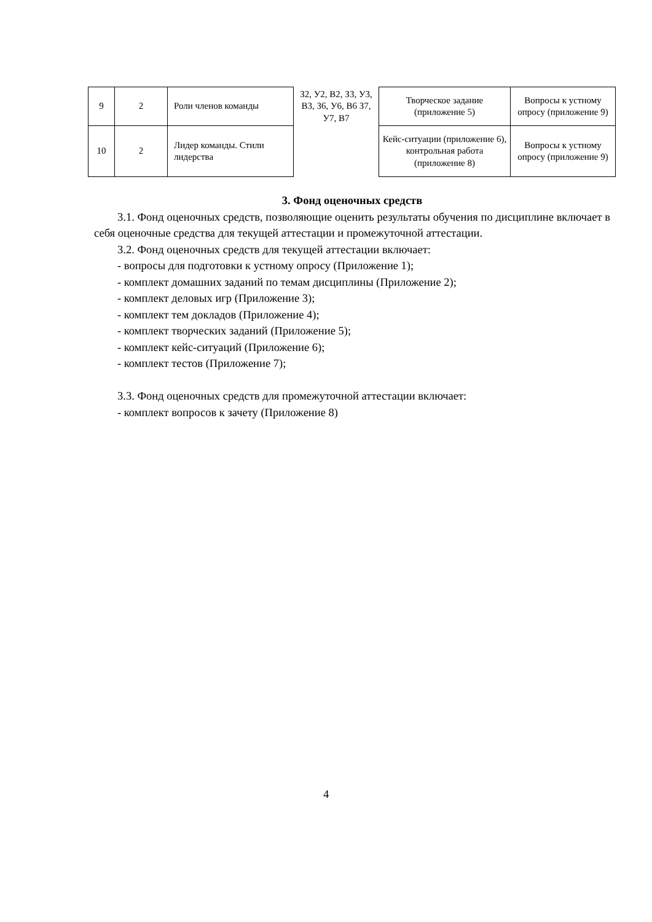| 9 | 2 | Роли членов команды | З2, У2, В2, З3, У3, В3, З6, У6, В6 З7, У7, В7 | Творческое задание (приложение 5) | Вопросы к устному опросу (приложение 9) |
| 10 | 2 | Лидер команды. Стили лидерства | | Кейс-ситуации (приложение 6), контрольная работа (приложение 8) | Вопросы к устному опросу (приложение 9) |
3. Фонд оценочных средств
3.1. Фонд оценочных средств, позволяющие оценить результаты обучения по дисциплине включает в себя оценочные средства для текущей аттестации и промежуточной аттестации.
3.2. Фонд оценочных средств для текущей аттестации включает:
- вопросы для подготовки к устному опросу (Приложение 1);
- комплект домашних заданий по темам дисциплины (Приложение 2);
- комплект деловых игр (Приложение 3);
- комплект тем докладов (Приложение 4);
- комплект творческих заданий (Приложение 5);
- комплект кейс-ситуаций (Приложение 6);
- комплект тестов (Приложение 7);
3.3. Фонд оценочных средств для промежуточной аттестации включает:
- комплект вопросов к зачету (Приложение 8)
4